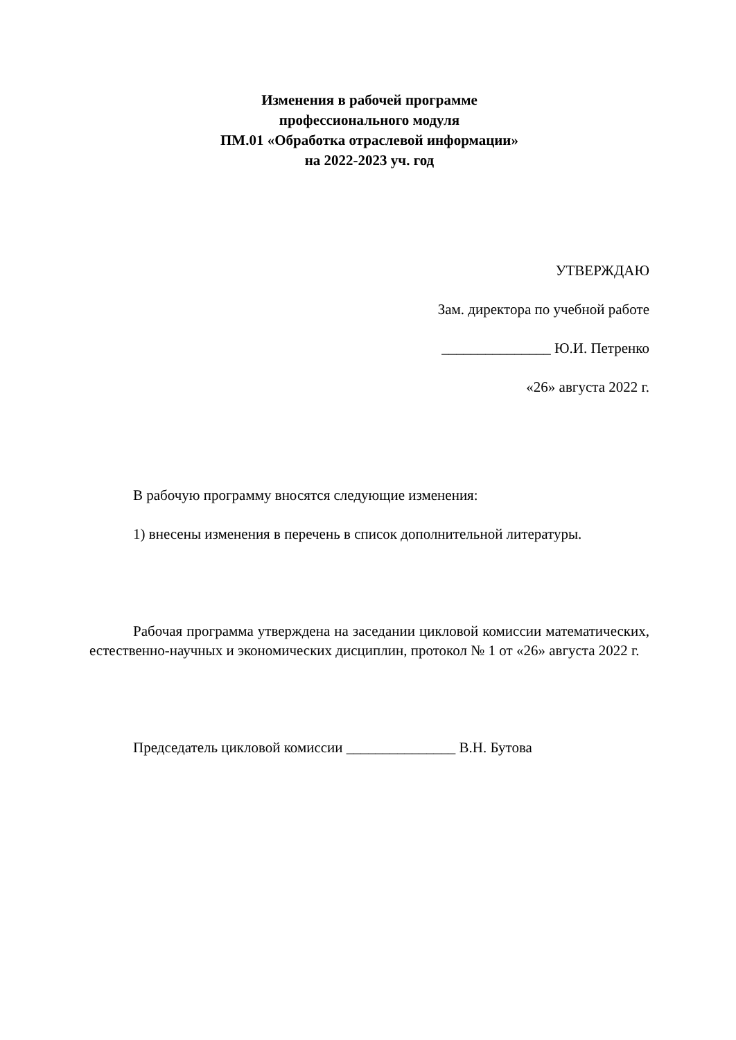Изменения в рабочей программе
профессионального модуля
ПМ.01 «Обработка отраслевой информации»
на 2022-2023 уч. год
УТВЕРЖДАЮ
Зам. директора по учебной работе
_______________ Ю.И. Петренко
«26» августа 2022 г.
В рабочую программу вносятся следующие изменения:
1) внесены изменения в перечень в список дополнительной литературы.
Рабочая программа утверждена на заседании цикловой комиссии математических, естественно-научных и экономических дисциплин, протокол № 1 от «26» августа 2022 г.
Председатель цикловой комиссии _______________ В.Н. Бутова